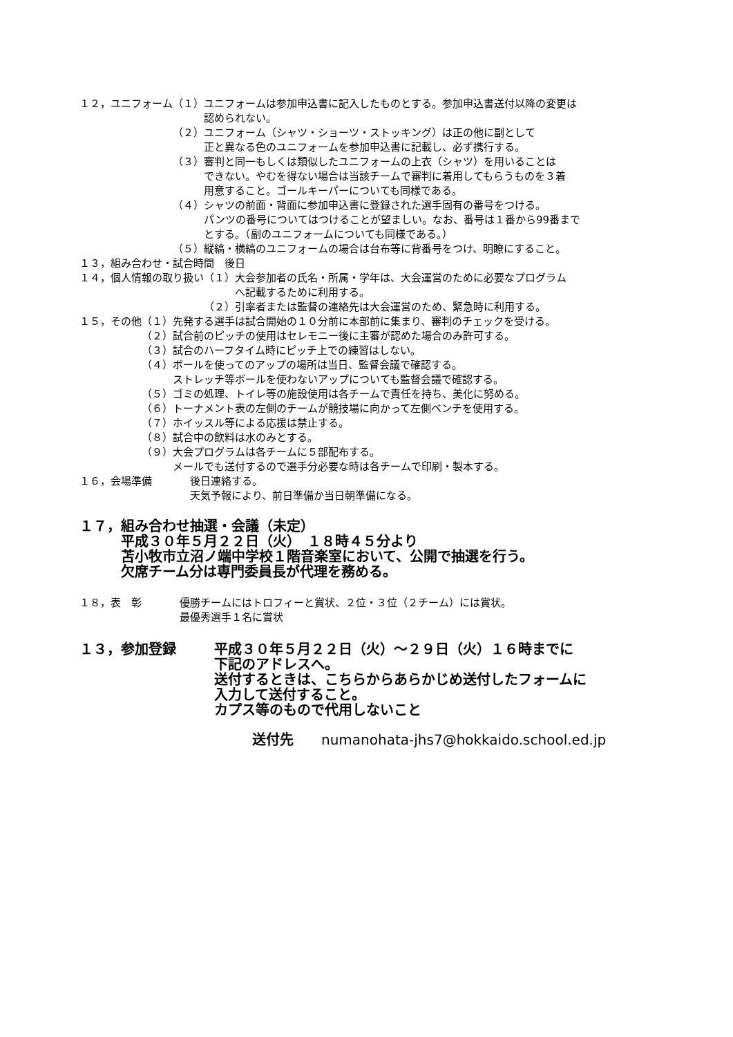１２，ユニフォーム （１）ユニフォームは参加申込書に記入したものとする。参加申込書送付以降の変更は
　　　認められない。
（２）ユニフォーム（シャツ・ショーツ・ストッキング）は正の他に副として
　　　正と異なる色のユニフォームを参加申込書に記載し、必ず携行する。
（３）審判と同一もしくは類似したユニフォームの上衣（シャツ）を用いることは
　　　できない。やむを得ない場合は当該チームで審判に着用してもらうものを３着
　　　用意すること。ゴールキーパーについても同様である。
（４）シャツの前面・背面に参加申込書に登録された選手固有の番号をつける。
　　　パンツの番号についてはつけることが望ましい。なお、番号は１番から99番まで
　　　とする。（副のユニフォームについても同様である。）
（５）縦縞・横縞のユニフォームの場合は台布等に背番号をつけ、明瞭にすること。
１３，組み合わせ・試合時間　後日
１４，個人情報の取り扱い （１）大会参加者の氏名・所属・学年は、大会運営のために必要なプログラム
　　　へ記載するために利用する。
（２）引率者または監督の連絡先は大会運営のため、緊急時に利用する。
１５，その他 （１）先発する選手は試合開始の１０分前に本部前に集まり、審判のチェックを受ける。
（２）試合前のピッチの使用はセレモニー後に主審が認めた場合のみ許可する。
（３）試合のハーフタイム時にピッチ上での練習はしない。
（４）ボールを使ってのアップの場所は当日、監督会議で確認する。
　　　ストレッチ等ボールを使わないアップについても監督会議で確認する。
（５）ゴミの処理、トイレ等の施設使用は各チームで責任を持ち、美化に努める。
（６）トーナメント表の左側のチームが競技場に向かって左側ベンチを使用する。
（７）ホイッスル等による応援は禁止する。
（８）試合中の飲料は水のみとする。
（９）大会プログラムは各チームに５部配布する。
　　　メールでも送付するので選手分必要な時は各チームで印刷・製本する。
１６，会場準備 後日連絡する。
天気予報により、前日準備か当日朝準備になる。
１７， 組み合わせ抽選・会議（未定）
平成３０年５月２２日（火）　１８時４５分より
苫小牧市立沼ノ端中学校１階音楽室において、公開で抽選を行う。
欠席チーム分は専門委員長が代理を務める。
１８，表　彰 優勝チームにはトロフィーと賞状、２位・３位（２チーム）には賞状。
最優秀選手１名に賞状
１３，参加登録 平成３０年５月２２日（火）～２９日（火）１６時までに
下記のアドレスへ。
送付するときは、こちらからあらかじめ送付したフォームに
入力して送付すること。
カプス等のもので代用しないこと
送付先　　numanohata-jhs7@hokkaido.school.ed.jp